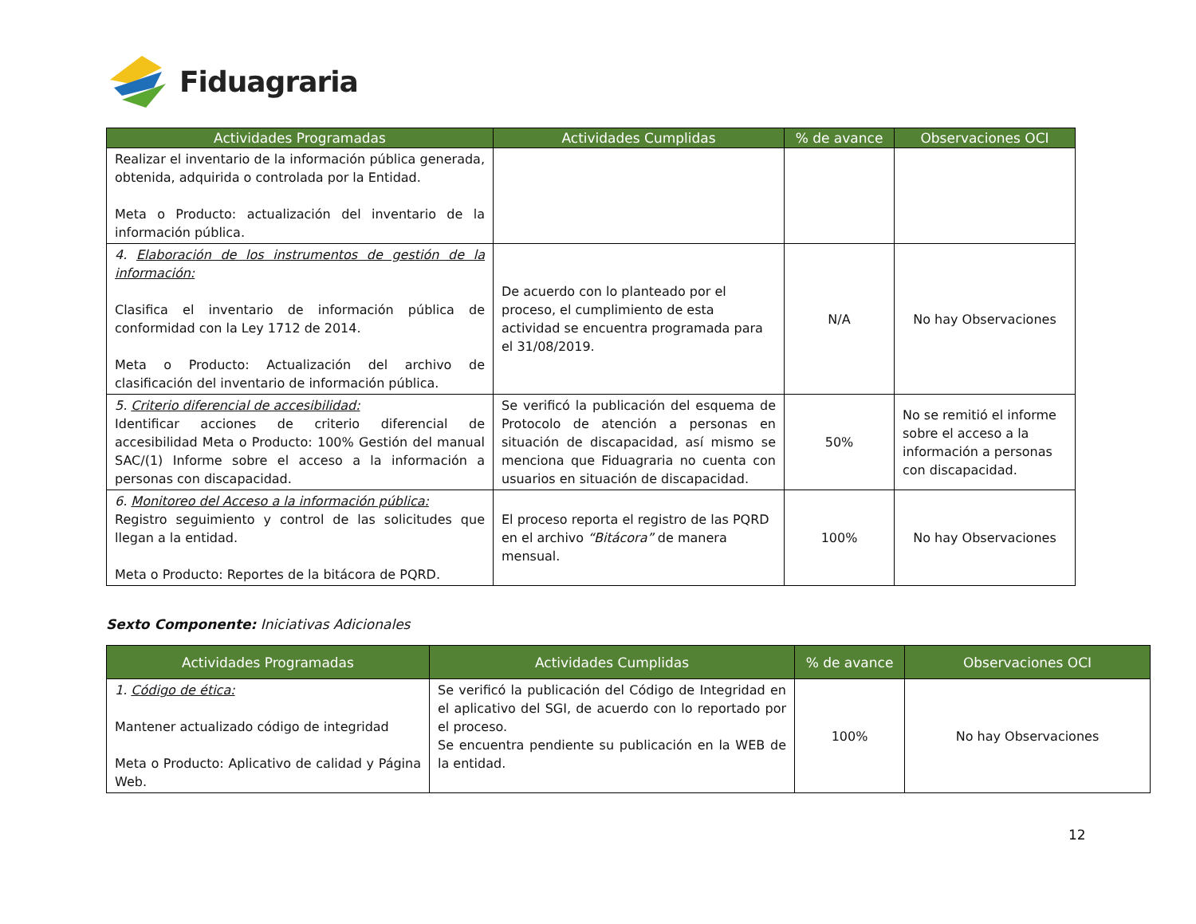Fiduagraria
| Actividades Programadas | Actividades Cumplidas | % de avance | Observaciones OCI |
| --- | --- | --- | --- |
| Realizar el inventario de la información pública generada, obtenida, adquirida o controlada por la Entidad. Meta o Producto: actualización del inventario de la información pública. | | | |
| 4. Elaboración de los instrumentos de gestión de la información: Clasifica el inventario de información pública de conformidad con la Ley 1712 de 2014. Meta o Producto: Actualización del archivo de clasificación del inventario de información pública. | De acuerdo con lo planteado por el proceso, el cumplimiento de esta actividad se encuentra programada para el 31/08/2019. | N/A | No hay Observaciones |
| 5. Criterio diferencial de accesibilidad: Identificar acciones de criterio diferencial de accesibilidad Meta o Producto: 100% Gestión del manual SAC/(1) Informe sobre el acceso a la información a personas con discapacidad. | Se verificó la publicación del esquema de Protocolo de atención a personas en situación de discapacidad, así mismo se menciona que Fiduagraria no cuenta con usuarios en situación de discapacidad. | 50% | No se remitió el informe sobre el acceso a la información a personas con discapacidad. |
| 6. Monitoreo del Acceso a la información pública: Registro seguimiento y control de las solicitudes que llegan a la entidad. Meta o Producto: Reportes de la bitácora de PQRD. | El proceso reporta el registro de las PQRD en el archivo “Bitácora” de manera mensual. | 100% | No hay Observaciones |
Sexto Componente: Iniciativas Adicionales
| Actividades Programadas | Actividades Cumplidas | % de avance | Observaciones OCI |
| --- | --- | --- | --- |
| 1. Código de ética: Mantener actualizado código de integridad Meta o Producto: Aplicativo de calidad y Página Web. | Se verificó la publicación del Código de Integridad en el aplicativo del SGI, de acuerdo con lo reportado por el proceso. Se encuentra pendiente su publicación en la WEB de la entidad. | 100% | No hay Observaciones |
12